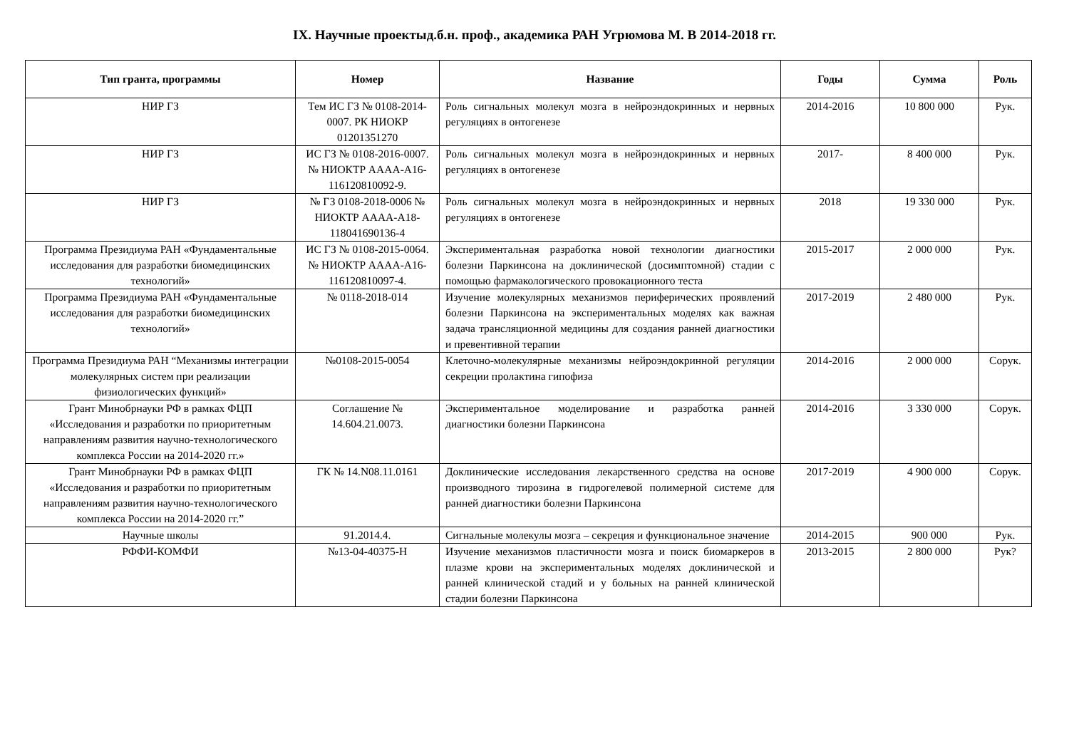IX. Научные проектыд.б.н. проф., академика РАН Угрюмова М. В 2014-2018 гг.
| Тип гранта, программы | Номер | Название | Годы | Сумма | Роль |
| --- | --- | --- | --- | --- | --- |
| НИР ГЗ | Тем ИС ГЗ № 0108-2014-0007. РК НИОКР 01201351270 | Роль сигнальных молекул мозга в нейроэндокринных и нервных регуляциях в онтогенезе | 2014-2016 | 10 800 000 | Рук. |
| НИР ГЗ | ИС ГЗ № 0108-2016-0007. № НИОКТР АААА-А16-116120810092-9. | Роль сигнальных молекул мозга в нейроэндокринных и нервных регуляциях в онтогенезе | 2017- | 8 400 000 | Рук. |
| НИР ГЗ | № ГЗ 0108-2018-0006 № НИОКТР АААА-А18-118041690136-4 | Роль сигнальных молекул мозга в нейроэндокринных и нервных регуляциях в онтогенезе | 2018 | 19 330 000 | Рук. |
| Программа Президиума РАН «Фундаментальные исследования для разработки биомедицинских технологий» | ИС ГЗ № 0108-2015-0064. № НИОКТР АААА-А16-116120810097-4. | Экспериментальная разработка новой технологии диагностики болезни Паркинсона на доклинической (досимптомной) стадии с помощью фармакологического провокационного теста | 2015-2017 | 2 000 000 | Рук. |
| Программа Президиума РАН «Фундаментальные исследования для разработки биомедицинских технологий» | № 0118-2018-014 | Изучение молекулярных механизмов периферических проявлений болезни Паркинсона на экспериментальных моделях как важная задача трансляционной медицины для создания ранней диагностики и превентивной терапии | 2017-2019 | 2 480 000 | Рук. |
| Программа Президиума РАН “Механизмы интеграции молекулярных систем при реализации физиологических функций» | №0108-2015-0054 | Клеточно-молекулярные механизмы нейроэндокринной регуляции секреции пролактина гипофиза | 2014-2016 | 2 000 000 | Сорук. |
| Грант Минобрнауки РФ в рамках ФЦП «Исследования и разработки по приоритетным направлениям развития научно-технологического комплекса России на 2014-2020 гг.» | Соглашение № 14.604.21.0073. | Экспериментальное моделирование и разработка ранней диагностики болезни Паркинсона | 2014-2016 | 3 330 000 | Сорук. |
| Грант Минобрнауки РФ в рамках ФЦП «Исследования и разработки по приоритетным направлениям развития научно-технологического комплекса России на 2014-2020 гг.” | ГК № 14.N08.11.0161 | Доклинические исследования лекарственного средства на основе производного тирозина в гидрогелевой полимерной системе для ранней диагностики болезни Паркинсона | 2017-2019 | 4 900 000 | Сорук. |
| Научные школы | 91.2014.4. | Сигнальные молекулы мозга – секреция и функциональное значение | 2014-2015 | 900 000 | Рук. |
| РФФИ-КОМФИ | №13-04-40375-Н | Изучение механизмов пластичности мозга и поиск биомаркеров в плазме крови на экспериментальных моделях доклинической и ранней клинической стадий и у больных на ранней клинической стадии болезни Паркинсона | 2013-2015 | 2 800 000 | Рук? |